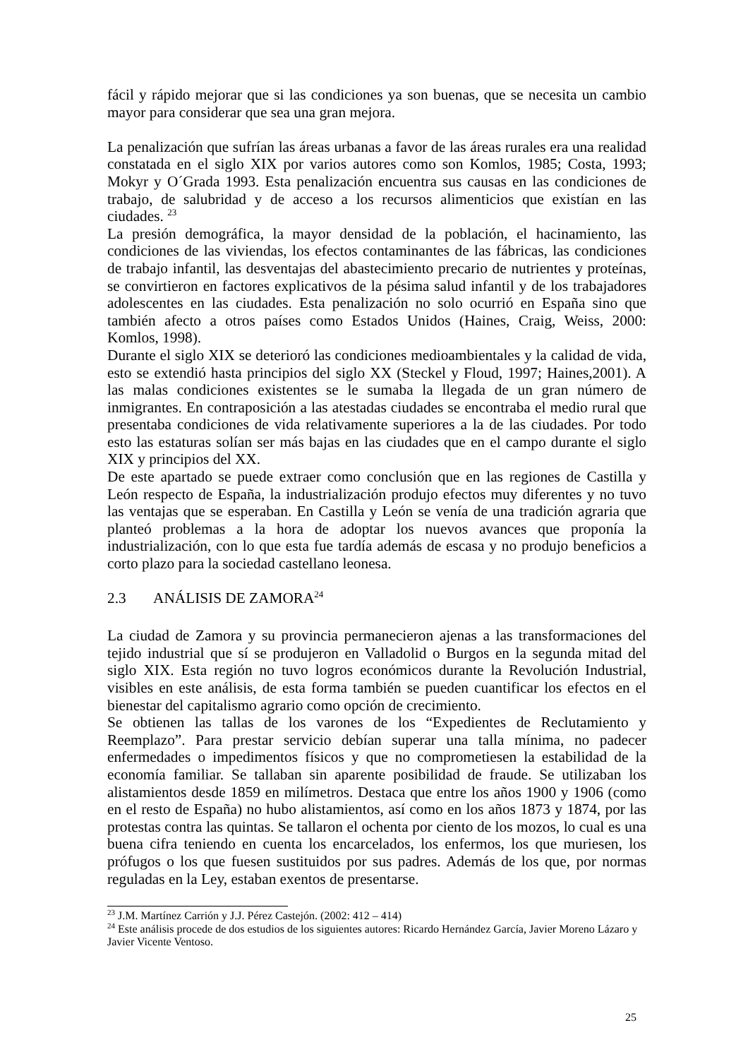fácil y rápido mejorar que si las condiciones ya son buenas, que se necesita un cambio mayor para considerar que sea una gran mejora.
La penalización que sufrían las áreas urbanas a favor de las áreas rurales era una realidad constatada en el siglo XIX por varios autores como son Komlos, 1985; Costa, 1993; Mokyr y O´Grada 1993. Esta penalización encuentra sus causas en las condiciones de trabajo, de salubridad y de acceso a los recursos alimenticios que existían en las ciudades. <sup>23</sup>
La presión demográfica, la mayor densidad de la población, el hacinamiento, las condiciones de las viviendas, los efectos contaminantes de las fábricas, las condiciones de trabajo infantil, las desventajas del abastecimiento precario de nutrientes y proteínas, se convirtieron en factores explicativos de la pésima salud infantil y de los trabajadores adolescentes en las ciudades. Esta penalización no solo ocurrió en España sino que también afecto a otros países como Estados Unidos (Haines, Craig, Weiss, 2000: Komlos, 1998).
Durante el siglo XIX se deterioró las condiciones medioambientales y la calidad de vida, esto se extendió hasta principios del siglo XX (Steckel y Floud, 1997; Haines,2001). A las malas condiciones existentes se le sumaba la llegada de un gran número de inmigrantes. En contraposición a las atestadas ciudades se encontraba el medio rural que presentaba condiciones de vida relativamente superiores a la de las ciudades. Por todo esto las estaturas solían ser más bajas en las ciudades que en el campo durante el siglo XIX y principios del XX.
De este apartado se puede extraer como conclusión que en las regiones de Castilla y León respecto de España, la industrialización produjo efectos muy diferentes y no tuvo las ventajas que se esperaban. En Castilla y León se venía de una tradición agraria que planteó problemas a la hora de adoptar los nuevos avances que proponía la industrialización, con lo que esta fue tardía además de escasa y no produjo beneficios a corto plazo para la sociedad castellano leonesa.
2.3 ANÁLISIS DE ZAMORA<sup>24</sup>
La ciudad de Zamora y su provincia permanecieron ajenas a las transformaciones del tejido industrial que sí se produjeron en Valladolid o Burgos en la segunda mitad del siglo XIX. Esta región no tuvo logros económicos durante la Revolución Industrial, visibles en este análisis, de esta forma también se pueden cuantificar los efectos en el bienestar del capitalismo agrario como opción de crecimiento.
Se obtienen las tallas de los varones de los “Expedientes de Reclutamiento y Reemplazo”. Para prestar servicio debían superar una talla mínima, no padecer enfermedades o impedimentos físicos y que no comprometiesen la estabilidad de la economía familiar. Se tallaban sin aparente posibilidad de fraude. Se utilizaban los alistamientos desde 1859 en milímetros. Destaca que entre los años 1900 y 1906 (como en el resto de España) no hubo alistamientos, así como en los años 1873 y 1874, por las protestas contra las quintas. Se tallaron el ochenta por ciento de los mozos, lo cual es una buena cifra teniendo en cuenta los encarcelados, los enfermos, los que muriesen, los prófugos o los que fuesen sustituidos por sus padres. Además de los que, por normas reguladas en la Ley, estaban exentos de presentarse.
<sup>23</sup> J.M. Martínez Carrión y J.J. Pérez Castejón. (2002: 412 – 414)
<sup>24</sup> Este análisis procede de dos estudios de los siguientes autores: Ricardo Hernández García, Javier Moreno Lázaro y Javier Vicente Ventoso.
25